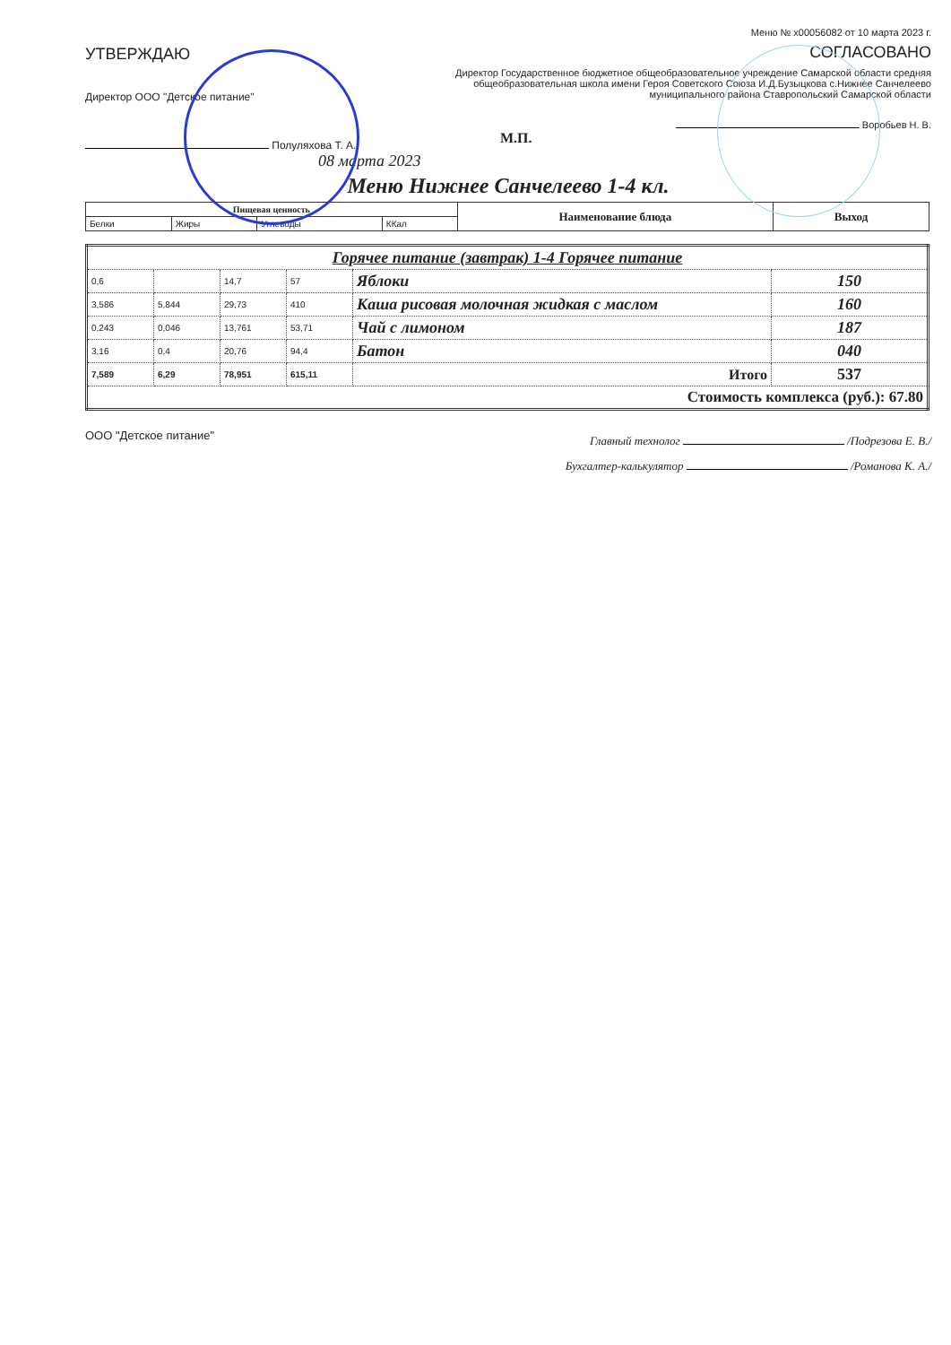УТВЕРЖДАЮ
Директор ООО "Детское питание"
Полуляхова Т. А.
08 марта 2023
Меню № x00056082 от 10 марта 2023 г.
СОГЛАСОВАНО
Директор Государственное бюджетное общеобразовательное учреждение Самарской области средняя общеобразовательная школа имени Героя Советского Союза И.Д.Бузыцкова с.Нижнее Санчелеево муниципального района Ставропольский Самарской области
Воробьев Н. В.
М.П.
Меню Нижнее Санчелеево 1-4 кл.
| Пищевая ценность | | | | Наименование блюда | Выход |
| --- | --- | --- | --- | --- | --- |
| Белки | Жиры | Углеводы | ККал | | |
| Горячее питание (завтрак) 1-4 Горячее питание | | | | | |
| 0,6 | | 14,7 | 57 | Яблоки | 150 |
| 3,586 | 5,844 | 29,73 | 410 | Каша рисовая молочная жидкая с маслом | 160 |
| 0,243 | 0,046 | 13,761 | 53,71 | Чай с лимоном | 187 |
| 3,16 | 0,4 | 20,76 | 94,4 | Батон | 040 |
| 7,589 | 6,29 | 78,951 | 615,11 | Итого | 537 |
| Стоимость комплекса (руб.): 67.80 | | | | | |
ООО "Детское питание"
Главный технолог /Подрезова Е. В./
Бухгалтер-калькулятор /Романова К. А./